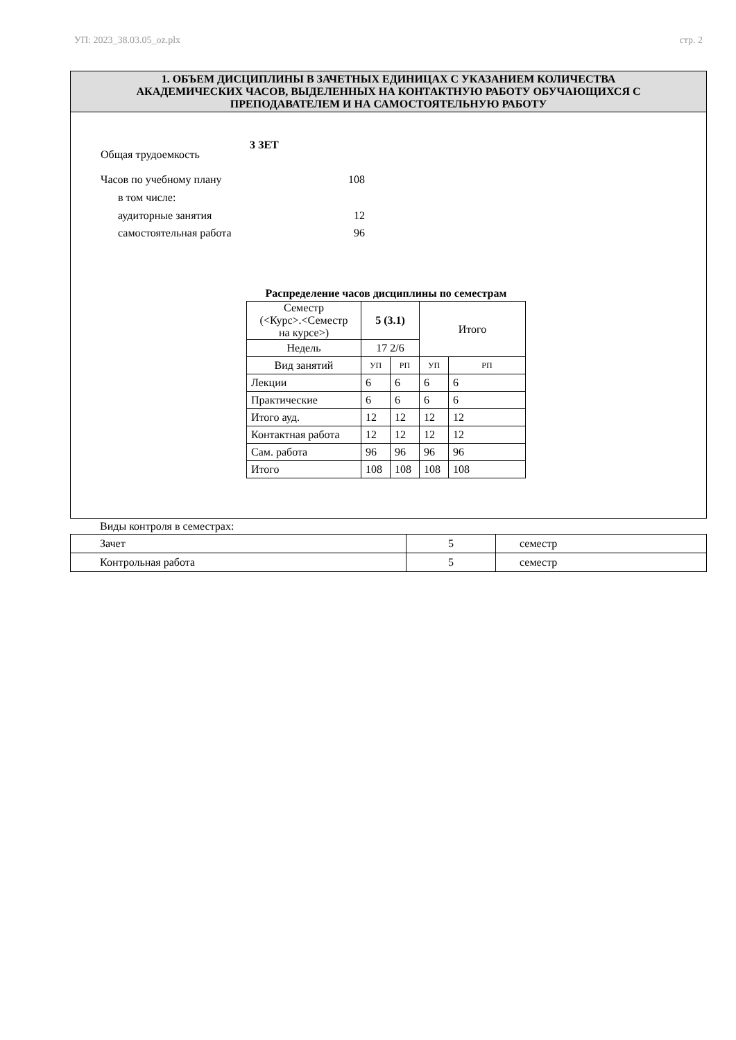УП: 2023_38.03.05_oz.plx стр. 2
1. ОБЪЕМ ДИСЦИПЛИНЫ В ЗАЧЕТНЫХ ЕДИНИЦАХ С УКАЗАНИЕМ КОЛИЧЕСТВА
АКАДЕМИЧЕСКИХ ЧАСОВ, ВЫДЕЛЕННЫХ НА КОНТАКТНУЮ РАБОТУ ОБУЧАЮЩИХСЯ С
ПРЕПОДАВАТЕЛЕМ И НА САМОСТОЯТЕЛЬНУЮ РАБОТУ
Общая трудоемкость 3 ЗЕТ
Часов по учебному плану 108
в том числе:
аудиторные занятия 12
самостоятельная работа 96
Распределение часов дисциплины по семестрам
| Семестр (<Курс>.<Семестр на курсе>) | 5 (3.1) | | Итого | |
| Недель | 17 2/6 | | | |
| Вид занятий | УП | РП | УП | РП |
| Лекции | 6 | 6 | 6 | 6 |
| Практические | 6 | 6 | 6 | 6 |
| Итого ауд. | 12 | 12 | 12 | 12 |
| Контактная работа | 12 | 12 | 12 | 12 |
| Сам. работа | 96 | 96 | 96 | 96 |
| Итого | 108 | 108 | 108 | 108 |
Виды контроля в семестрах:
| Зачет | 5 | семестр |
| Контрольная работа | 5 | семестр |